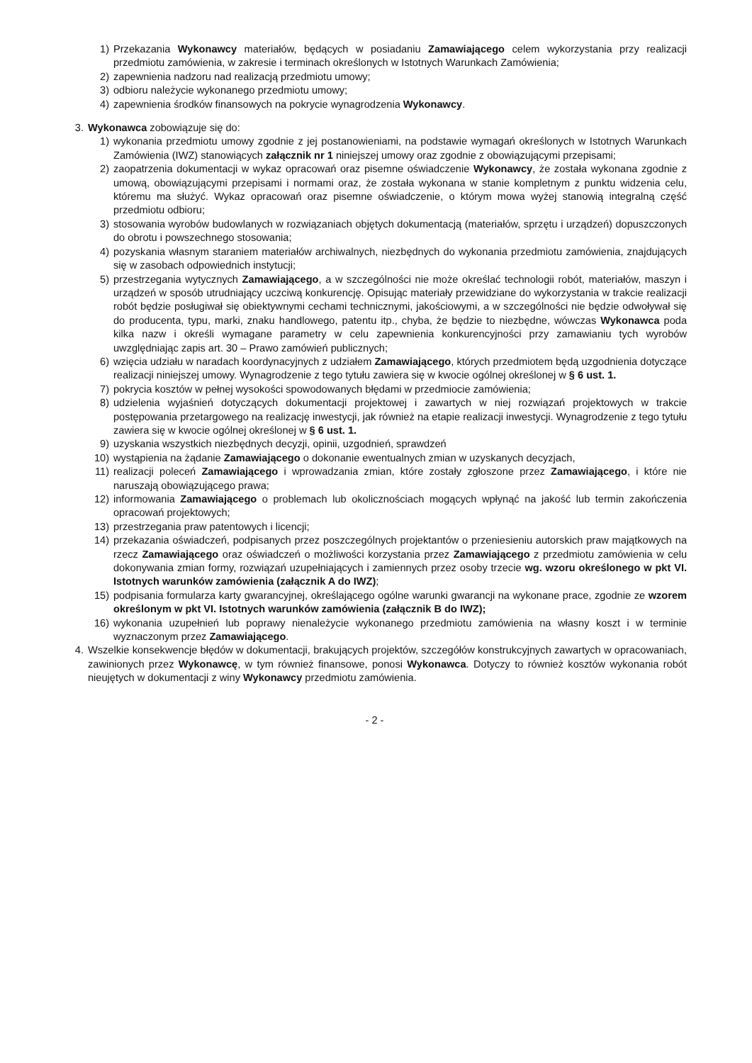1) Przekazania Wykonawcy materiałów, będących w posiadaniu Zamawiającego celem wykorzystania przy realizacji przedmiotu zamówienia, w zakresie i terminach określonych w Istotnych Warunkach Zamówienia;
2) zapewnienia nadzoru nad realizacją przedmiotu umowy;
3) odbioru należycie wykonanego przedmiotu umowy;
4) zapewnienia środków finansowych na pokrycie wynagrodzenia Wykonawcy.
3. Wykonawca zobowiązuje się do:
1) wykonania przedmiotu umowy zgodnie z jej postanowieniami, na podstawie wymagań określonych w Istotnych Warunkach Zamówienia (IWZ) stanowiących załącznik nr 1 niniejszej umowy oraz zgodnie z obowiązującymi przepisami;
2) zaopatrzenia dokumentacji w wykaz opracowań oraz pisemne oświadczenie Wykonawcy, że została wykonana zgodnie z umową, obowiązującymi przepisami i normami oraz, że została wykonana w stanie kompletnym z punktu widzenia celu, któremu ma służyć. Wykaz opracowań oraz pisemne oświadczenie, o którym mowa wyżej stanowią integralną część przedmiotu odbioru;
3) stosowania wyrobów budowlanych w rozwiązaniach objętych dokumentacją (materiałów, sprzętu i urządzeń) dopuszczonych do obrotu i powszechnego stosowania;
4) pozyskania własnym staraniem materiałów archiwalnych, niezbędnych do wykonania przedmiotu zamówienia, znajdujących się w zasobach odpowiednich instytucji;
5) przestrzegania wytycznych Zamawiającego, a w szczególności nie może określać technologii robót, materiałów, maszyn i urządzeń w sposób utrudniający uczciwą konkurencję. Opisując materiały przewidziane do wykorzystania w trakcie realizacji robót będzie posługiwał się obiektywnymi cechami technicznymi, jakościowymi, a w szczególności nie będzie odwoływał się do producenta, typu, marki, znaku handlowego, patentu itp., chyba, że będzie to niezbędne, wówczas Wykonawca poda kilka nazw i określi wymagane parametry w celu zapewnienia konkurencyjności przy zamawianiu tych wyrobów uwzględniając zapis art. 30 – Prawo zamówień publicznych;
6) wzięcia udziału w naradach koordynacyjnych z udziałem Zamawiającego, których przedmiotem będą uzgodnienia dotyczące realizacji niniejszej umowy. Wynagrodzenie z tego tytułu zawiera się w kwocie ogólnej określonej w § 6 ust. 1.
7) pokrycia kosztów w pełnej wysokości spowodowanych błędami w przedmiocie zamówienia;
8) udzielenia wyjaśnień dotyczących dokumentacji projektowej i zawartych w niej rozwiązań projektowych w trakcie postępowania przetargowego na realizację inwestycji, jak również na etapie realizacji inwestycji. Wynagrodzenie z tego tytułu zawiera się w kwocie ogólnej określonej w § 6 ust. 1.
9) uzyskania wszystkich niezbędnych decyzji, opinii, uzgodnień, sprawdzeń
10) wystąpienia na żądanie Zamawiającego o dokonanie ewentualnych zmian w uzyskanych decyzjach,
11) realizacji poleceń Zamawiającego i wprowadzania zmian, które zostały zgłoszone przez Zamawiającego, i które nie naruszają obowiązującego prawa;
12) informowania Zamawiającego o problemach lub okolicznościach mogących wpłynąć na jakość lub termin zakończenia opracowań projektowych;
13) przestrzegania praw patentowych i licencji;
14) przekazania oświadczeń, podpisanych przez poszczególnych projektantów o przeniesieniu autorskich praw majątkowych na rzecz Zamawiającego oraz oświadczeń o możliwości korzystania przez Zamawiającego z przedmiotu zamówienia w celu dokonywania zmian formy, rozwiązań uzupełniających i zamiennych przez osoby trzecie wg. wzoru określonego w pkt VI. Istotnych warunków zamówienia (załącznik A do IWZ);
15) podpisania formularza karty gwarancyjnej, określającego ogólne warunki gwarancji na wykonane prace, zgodnie ze wzorem określonym w pkt VI. Istotnych warunków zamówienia (załącznik B do IWZ);
16) wykonania uzupełnień lub poprawy nienależycie wykonanego przedmiotu zamówienia na własny koszt i w terminie wyznaczonym przez Zamawiającego.
4. Wszelkie konsekwencje błędów w dokumentacji, brakujących projektów, szczegółów konstrukcyjnych zawartych w opracowaniach, zawinionych przez Wykonawcę, w tym również finansowe, ponosi Wykonawca. Dotyczy to również kosztów wykonania robót nieujętych w dokumentacji z winy Wykonawcy przedmiotu zamówienia.
- 2 -